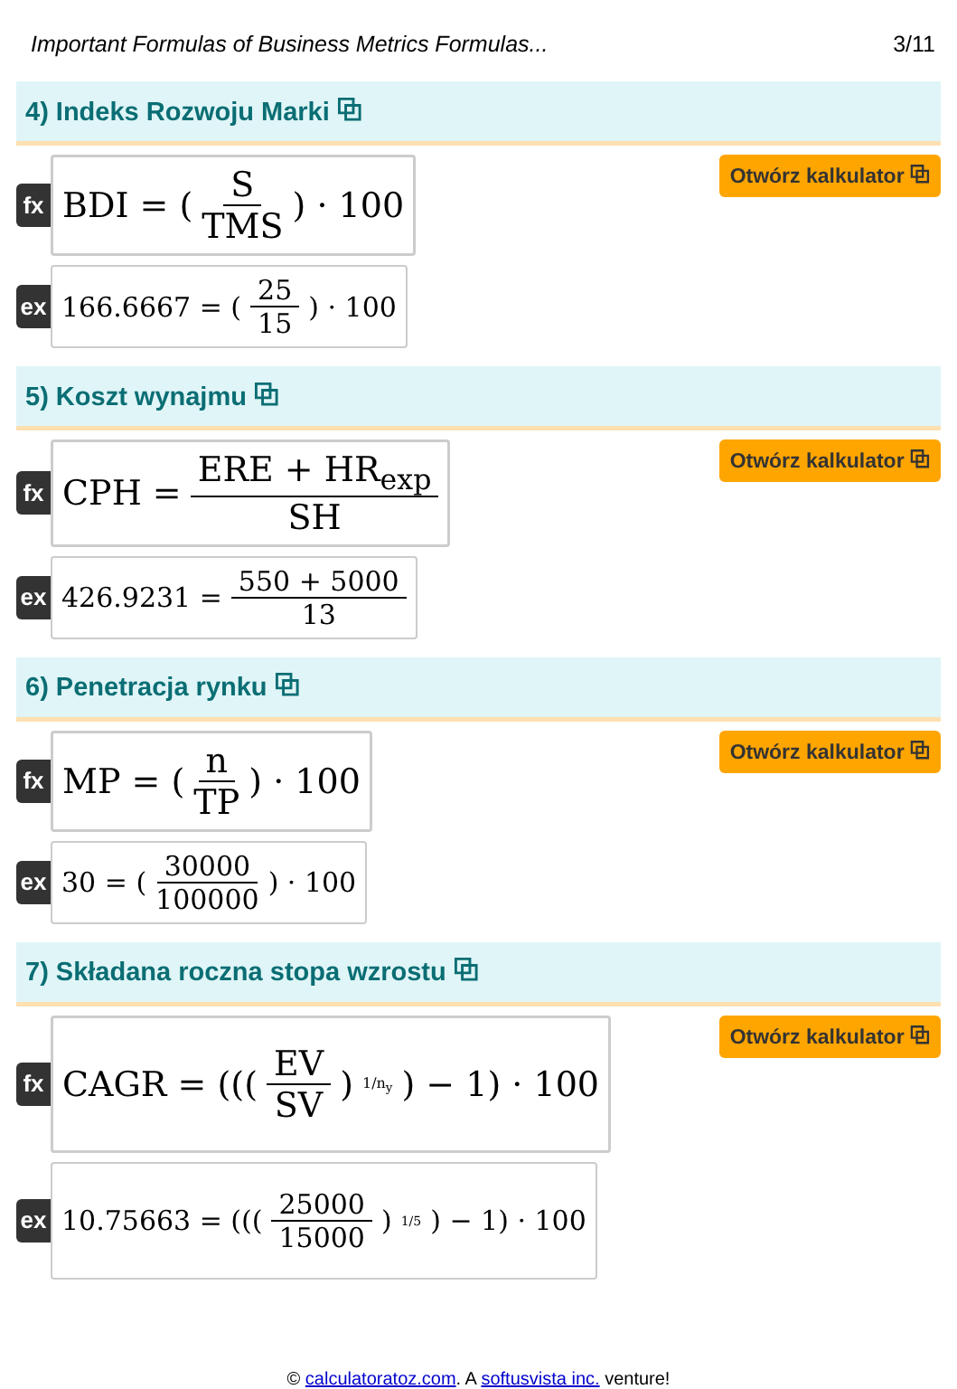Important Formulas of Business Metrics Formulas... 3/11
4) Indeks Rozwoju Marki ⧉
fx
BDI = ( S TMS ) · 100
Otwórz kalkulator ⧉
ex
166.6667 = ( 25 15 ) · 100
5) Koszt wynajmu ⧉
fx
CPH = ERE + HR<sub>exp</sub> SH
Otwórz kalkulator ⧉
ex
426.9231 = 550 + 5000 13
6) Penetracja rynku ⧉
fx
MP = ( n TP ) · 100
Otwórz kalkulator ⧉
ex
30 = ( 30000 100000 ) · 100
7) Składana roczna stopa wzrostu ⧉
fx
CAGR = ((( EV SV )<sup>1/n<sub>y</sub></sup>) − 1) · 100
Otwórz kalkulator ⧉
ex
10.75663 = ((( 25000 15000 )<sup>1/5</sup>) − 1) · 100
© calculatoratoz.com. A softusvista inc. venture!